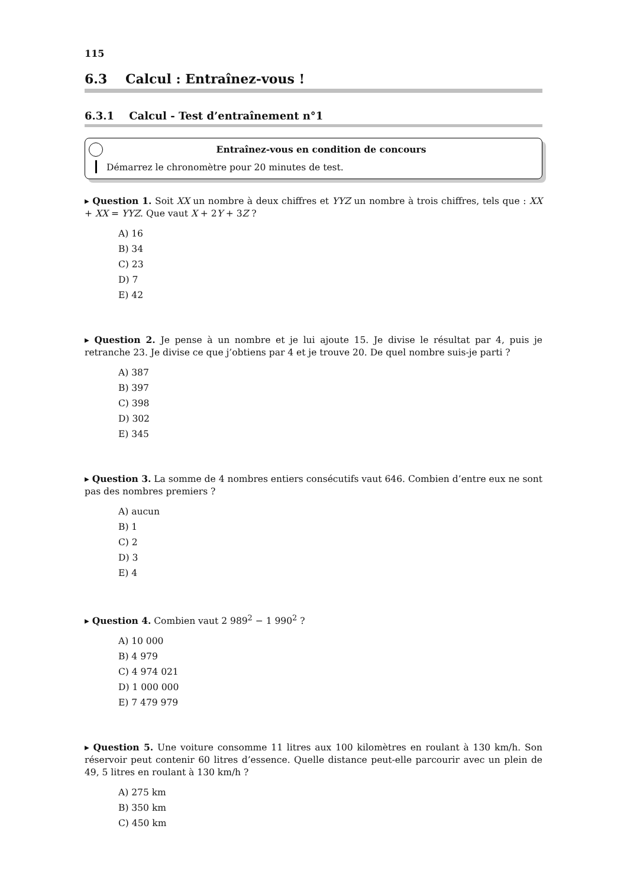115
6.3 Calcul : Entraînez-vous !
6.3.1 Calcul - Test d’entraînement n°1
Entraînez-vous en condition de concours
Démarrez le chronomètre pour 20 minutes de test.
▸ Question 1. Soit XX un nombre à deux chiffres et YYZ un nombre à trois chiffres, tels que : XX + XX = YYZ. Que vaut X + 2Y + 3Z ?
A) 16
B) 34
C) 23
D) 7
E) 42
▸ Question 2. Je pense à un nombre et je lui ajoute 15. Je divise le résultat par 4, puis je retranche 23. Je divise ce que j’obtiens par 4 et je trouve 20. De quel nombre suis-je parti ?
A) 387
B) 397
C) 398
D) 302
E) 345
▸ Question 3. La somme de 4 nombres entiers consécutifs vaut 646. Combien d’entre eux ne sont pas des nombres premiers ?
A) aucun
B) 1
C) 2
D) 3
E) 4
▸ Question 4. Combien vaut 2 989<sup>2</sup> − 1 990<sup>2</sup> ?
A) 10 000
B) 4 979
C) 4 974 021
D) 1 000 000
E) 7 479 979
▸ Question 5. Une voiture consomme 11 litres aux 100 kilomètres en roulant à 130 km/h. Son réservoir peut contenir 60 litres d’essence. Quelle distance peut-elle parcourir avec un plein de 49, 5 litres en roulant à 130 km/h ?
A) 275 km
B) 350 km
C) 450 km